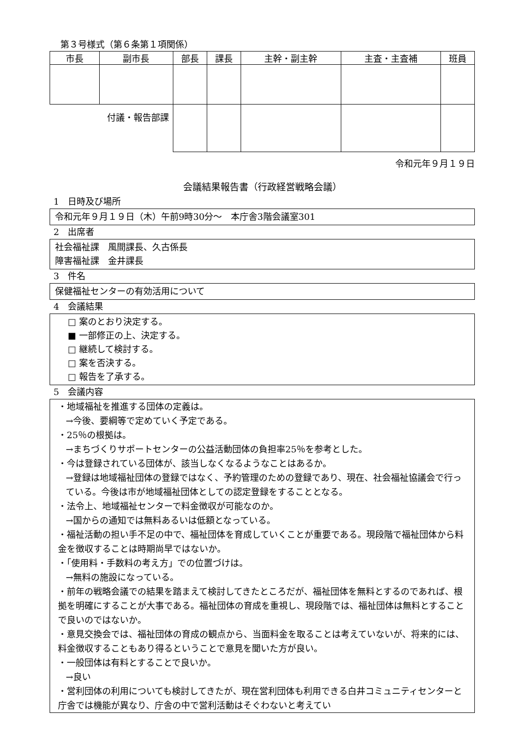第３号様式（第６条第１項関係）
| 市長 | 副市長 | 部長 | 課長 | 主幹・副主幹 | 主査・主査補 | 班員 |
| 付議・報告部課 | | | | | | |
令和元年９月１９日
会議結果報告書（行政経営戦略会議）
1　日時及び場所
令和元年９月１９日（木）午前9時30分～　本庁舎3階会議室301
2　出席者
社会福祉課　風間課長、久古係長
障害福祉課　金井課長
3　件名
保健福祉センターの有効活用について
4　会議結果
□ 案のとおり決定する。
■ 一部修正の上、決定する。
□ 継続して検討する。
□ 案を否決する。
□ 報告を了承する。
5　会議内容
・地域福祉を推進する団体の定義は。
→今後、要綱等で定めていく予定である。
・25％の根拠は。
→まちづくりサポートセンターの公益活動団体の負担率25％を参考とした。
・今は登録されている団体が、該当しなくなるようなことはあるか。
→登録は地域福祉団体の登録ではなく、予約管理のための登録であり、現在、社会福祉協議会で行っている。今後は市が地域福祉団体としての認定登録をすることとなる。
・法令上、地域福祉センターで料金徴収が可能なのか。
→国からの通知では無料あるいは低額となっている。
・福祉活動の担い手不足の中で、福祉団体を育成していくことが重要である。現段階で福祉団体から料金を徴収することは時期尚早ではないか。
・「使用料・手数料の考え方」での位置づけは。
→無料の施設になっている。
・前年の戦略会議での結果を踏まえて検討してきたところだが、福祉団体を無料とするのであれば、根拠を明確にすることが大事である。福祉団体の育成を重視し、現段階では、福祉団体は無料とすることで良いのではないか。
・意見交換会では、福祉団体の育成の観点から、当面料金を取ることは考えていないが、将来的には、料金徴収することもあり得るということで意見を聞いた方が良い。
・一般団体は有料とすることで良いか。
→良い
・営利団体の利用についても検討してきたが、現在営利団体も利用できる白井コミュニティセンターと庁舎では機能が異なり、庁舎の中で営利活動はそぐわないと考えてい